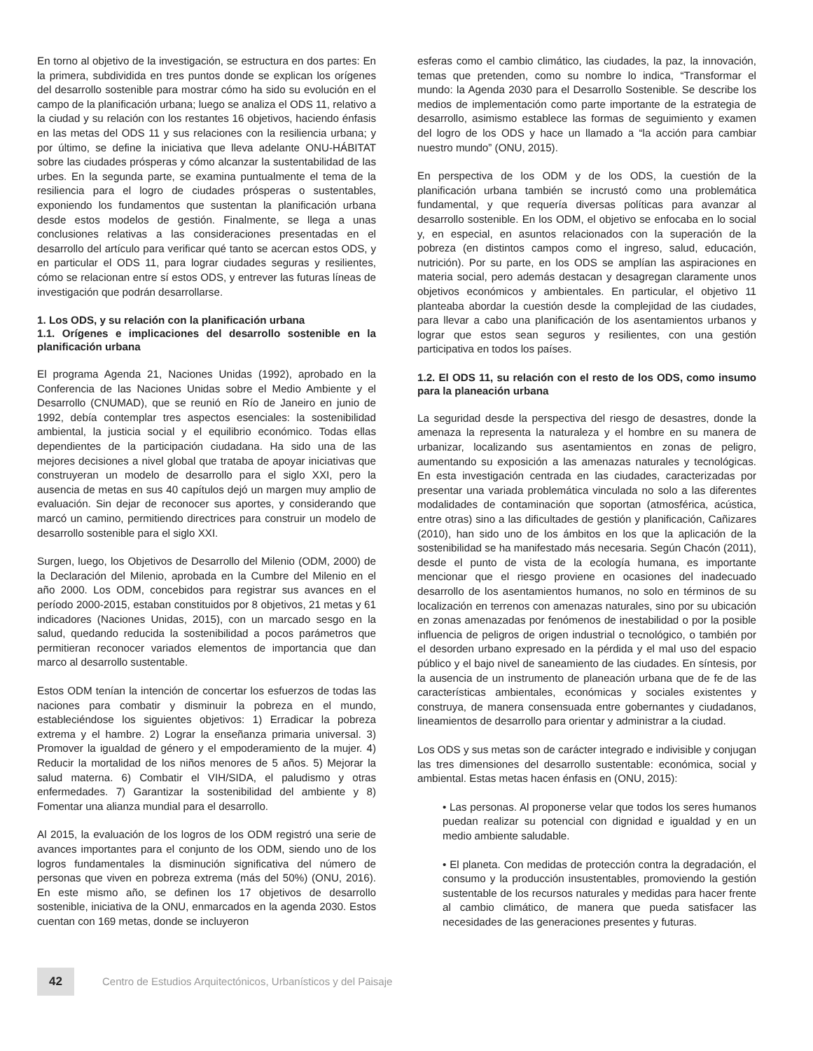En torno al objetivo de la investigación, se estructura en dos partes: En la primera, subdividida en tres puntos donde se explican los orígenes del desarrollo sostenible para mostrar cómo ha sido su evolución en el campo de la planificación urbana; luego se analiza el ODS 11, relativo a la ciudad y su relación con los restantes 16 objetivos, haciendo énfasis en las metas del ODS 11 y sus relaciones con la resiliencia urbana; y por último, se define la iniciativa que lleva adelante ONU-HÁBITAT sobre las ciudades prósperas y cómo alcanzar la sustentabilidad de las urbes. En la segunda parte, se examina puntualmente el tema de la resiliencia para el logro de ciudades prósperas o sustentables, exponiendo los fundamentos que sustentan la planificación urbana desde estos modelos de gestión. Finalmente, se llega a unas conclusiones relativas a las consideraciones presentadas en el desarrollo del artículo para verificar qué tanto se acercan estos ODS, y en particular el ODS 11, para lograr ciudades seguras y resilientes, cómo se relacionan entre sí estos ODS, y entrever las futuras líneas de investigación que podrán desarrollarse.
1. Los ODS, y su relación con la planificación urbana
1.1. Orígenes e implicaciones del desarrollo sostenible en la planificación urbana
El programa Agenda 21, Naciones Unidas (1992), aprobado en la Conferencia de las Naciones Unidas sobre el Medio Ambiente y el Desarrollo (CNUMAD), que se reunió en Río de Janeiro en junio de 1992, debía contemplar tres aspectos esenciales: la sostenibilidad ambiental, la justicia social y el equilibrio económico. Todas ellas dependientes de la participación ciudadana. Ha sido una de las mejores decisiones a nivel global que trataba de apoyar iniciativas que construyeran un modelo de desarrollo para el siglo XXI, pero la ausencia de metas en sus 40 capítulos dejó un margen muy amplio de evaluación. Sin dejar de reconocer sus aportes, y considerando que marcó un camino, permitiendo directrices para construir un modelo de desarrollo sostenible para el siglo XXI.
Surgen, luego, los Objetivos de Desarrollo del Milenio (ODM, 2000) de la Declaración del Milenio, aprobada en la Cumbre del Milenio en el año 2000. Los ODM, concebidos para registrar sus avances en el período 2000-2015, estaban constituidos por 8 objetivos, 21 metas y 61 indicadores (Naciones Unidas, 2015), con un marcado sesgo en la salud, quedando reducida la sostenibilidad a pocos parámetros que permitieran reconocer variados elementos de importancia que dan marco al desarrollo sustentable.
Estos ODM tenían la intención de concertar los esfuerzos de todas las naciones para combatir y disminuir la pobreza en el mundo, estableciéndose los siguientes objetivos: 1) Erradicar la pobreza extrema y el hambre. 2) Lograr la enseñanza primaria universal. 3) Promover la igualdad de género y el empoderamiento de la mujer. 4) Reducir la mortalidad de los niños menores de 5 años. 5) Mejorar la salud materna. 6) Combatir el VIH/SIDA, el paludismo y otras enfermedades. 7) Garantizar la sostenibilidad del ambiente y 8) Fomentar una alianza mundial para el desarrollo.
Al 2015, la evaluación de los logros de los ODM registró una serie de avances importantes para el conjunto de los ODM, siendo uno de los logros fundamentales la disminución significativa del número de personas que viven en pobreza extrema (más del 50%) (ONU, 2016). En este mismo año, se definen los 17 objetivos de desarrollo sostenible, iniciativa de la ONU, enmarcados en la agenda 2030. Estos cuentan con 169 metas, donde se incluyeron
esferas como el cambio climático, las ciudades, la paz, la innovación, temas que pretenden, como su nombre lo indica, “Transformar el mundo: la Agenda 2030 para el Desarrollo Sostenible. Se describe los medios de implementación como parte importante de la estrategia de desarrollo, asimismo establece las formas de seguimiento y examen del logro de los ODS y hace un llamado a “la acción para cambiar nuestro mundo” (ONU, 2015).
En perspectiva de los ODM y de los ODS, la cuestión de la planificación urbana también se incrustó como una problemática fundamental, y que requería diversas políticas para avanzar al desarrollo sostenible. En los ODM, el objetivo se enfocaba en lo social y, en especial, en asuntos relacionados con la superación de la pobreza (en distintos campos como el ingreso, salud, educación, nutrición). Por su parte, en los ODS se amplían las aspiraciones en materia social, pero además destacan y desagregan claramente unos objetivos económicos y ambientales. En particular, el objetivo 11 planteaba abordar la cuestión desde la complejidad de las ciudades, para llevar a cabo una planificación de los asentamientos urbanos y lograr que estos sean seguros y resilientes, con una gestión participativa en todos los países.
1.2. El ODS 11, su relación con el resto de los ODS, como insumo para la planeación urbana
La seguridad desde la perspectiva del riesgo de desastres, donde la amenaza la representa la naturaleza y el hombre en su manera de urbanizar, localizando sus asentamientos en zonas de peligro, aumentando su exposición a las amenazas naturales y tecnológicas. En esta investigación centrada en las ciudades, caracterizadas por presentar una variada problemática vinculada no solo a las diferentes modalidades de contaminación que soportan (atmosférica, acústica, entre otras) sino a las dificultades de gestión y planificación, Cañizares (2010), han sido uno de los ámbitos en los que la aplicación de la sostenibilidad se ha manifestado más necesaria. Según Chacón (2011), desde el punto de vista de la ecología humana, es importante mencionar que el riesgo proviene en ocasiones del inadecuado desarrollo de los asentamientos humanos, no solo en términos de su localización en terrenos con amenazas naturales, sino por su ubicación en zonas amenazadas por fenómenos de inestabilidad o por la posible influencia de peligros de origen industrial o tecnológico, o también por el desorden urbano expresado en la pérdida y el mal uso del espacio público y el bajo nivel de saneamiento de las ciudades. En síntesis, por la ausencia de un instrumento de planeación urbana que de fe de las características ambientales, económicas y sociales existentes y construya, de manera consensuada entre gobernantes y ciudadanos, lineamientos de desarrollo para orientar y administrar a la ciudad.
Los ODS y sus metas son de carácter integrado e indivisible y conjugan las tres dimensiones del desarrollo sustentable: económica, social y ambiental. Estas metas hacen énfasis en (ONU, 2015):
• Las personas. Al proponerse velar que todos los seres humanos puedan realizar su potencial con dignidad e igualdad y en un medio ambiente saludable.
• El planeta. Con medidas de protección contra la degradación, el consumo y la producción insustentables, promoviendo la gestión sustentable de los recursos naturales y medidas para hacer frente al cambio climático, de manera que pueda satisfacer las necesidades de las generaciones presentes y futuras.
42
Centro de Estudios Arquitectónicos, Urbanísticos y del Paisaje